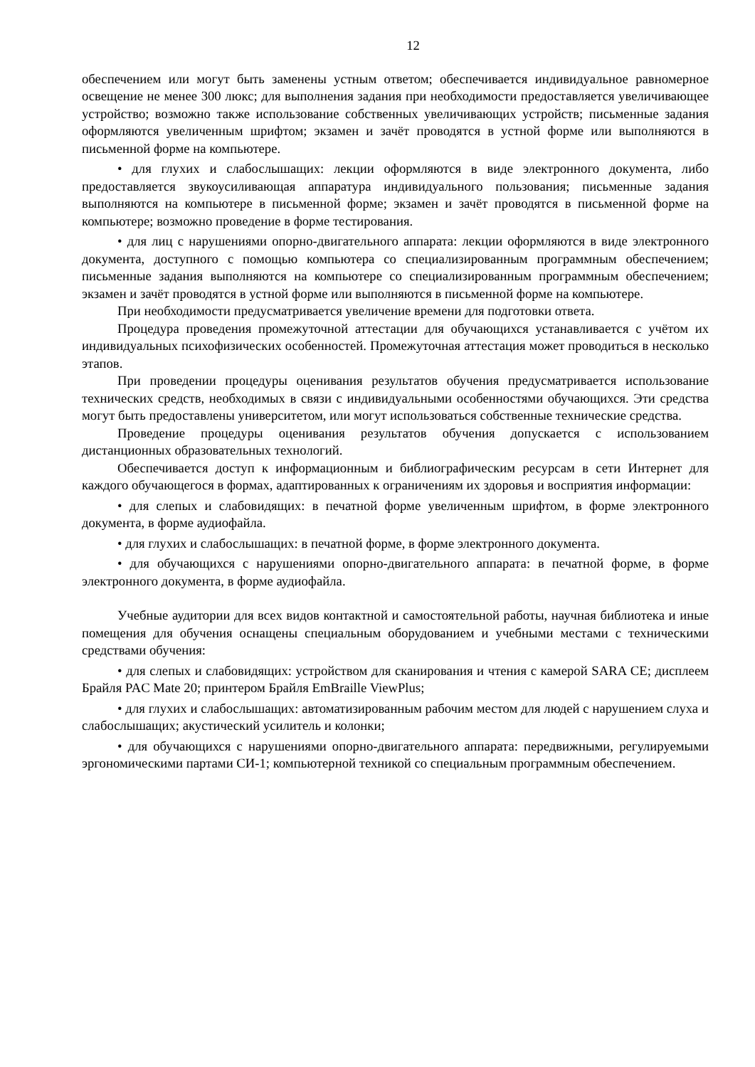12
обеспечением или могут быть заменены устным ответом; обеспечивается индивидуальное равномерное освещение не менее 300 люкс; для выполнения задания при необходимости предоставляется увеличивающее устройство; возможно также использование собственных увеличивающих устройств; письменные задания оформляются увеличенным шрифтом; экзамен и зачёт проводятся в устной форме или выполняются в письменной форме на компьютере.
• для глухих и слабослышащих: лекции оформляются в виде электронного документа, либо предоставляется звукоусиливающая аппаратура индивидуального пользования; письменные задания выполняются на компьютере в письменной форме; экзамен и зачёт проводятся в письменной форме на компьютере; возможно проведение в форме тестирования.
• для лиц с нарушениями опорно-двигательного аппарата: лекции оформляются в виде электронного документа, доступного с помощью компьютера со специализированным программным обеспечением; письменные задания выполняются на компьютере со специализированным программным обеспечением; экзамен и зачёт проводятся в устной форме или выполняются в письменной форме на компьютере.
При необходимости предусматривается увеличение времени для подготовки ответа.
Процедура проведения промежуточной аттестации для обучающихся устанавливается с учётом их индивидуальных психофизических особенностей. Промежуточная аттестация может проводиться в несколько этапов.
При проведении процедуры оценивания результатов обучения предусматривается использование технических средств, необходимых в связи с индивидуальными особенностями обучающихся. Эти средства могут быть предоставлены университетом, или могут использоваться собственные технические средства.
Проведение процедуры оценивания результатов обучения допускается с использованием дистанционных образовательных технологий.
Обеспечивается доступ к информационным и библиографическим ресурсам в сети Интернет для каждого обучающегося в формах, адаптированных к ограничениям их здоровья и восприятия информации:
• для слепых и слабовидящих: в печатной форме увеличенным шрифтом, в форме электронного документа, в форме аудиофайла.
• для глухих и слабослышащих: в печатной форме, в форме электронного документа.
• для обучающихся с нарушениями опорно-двигательного аппарата: в печатной форме, в форме электронного документа, в форме аудиофайла.
Учебные аудитории для всех видов контактной и самостоятельной работы, научная библиотека и иные помещения для обучения оснащены специальным оборудованием и учебными местами с техническими средствами обучения:
• для слепых и слабовидящих: устройством для сканирования и чтения с камерой SARA CE; дисплеем Брайля PAC Mate 20; принтером Брайля EmBraille ViewPlus;
• для глухих и слабослышащих: автоматизированным рабочим местом для людей с нарушением слуха и слабослышащих; акустический усилитель и колонки;
• для обучающихся с нарушениями опорно-двигательного аппарата: передвижными, регулируемыми эргономическими партами СИ-1; компьютерной техникой со специальным программным обеспечением.